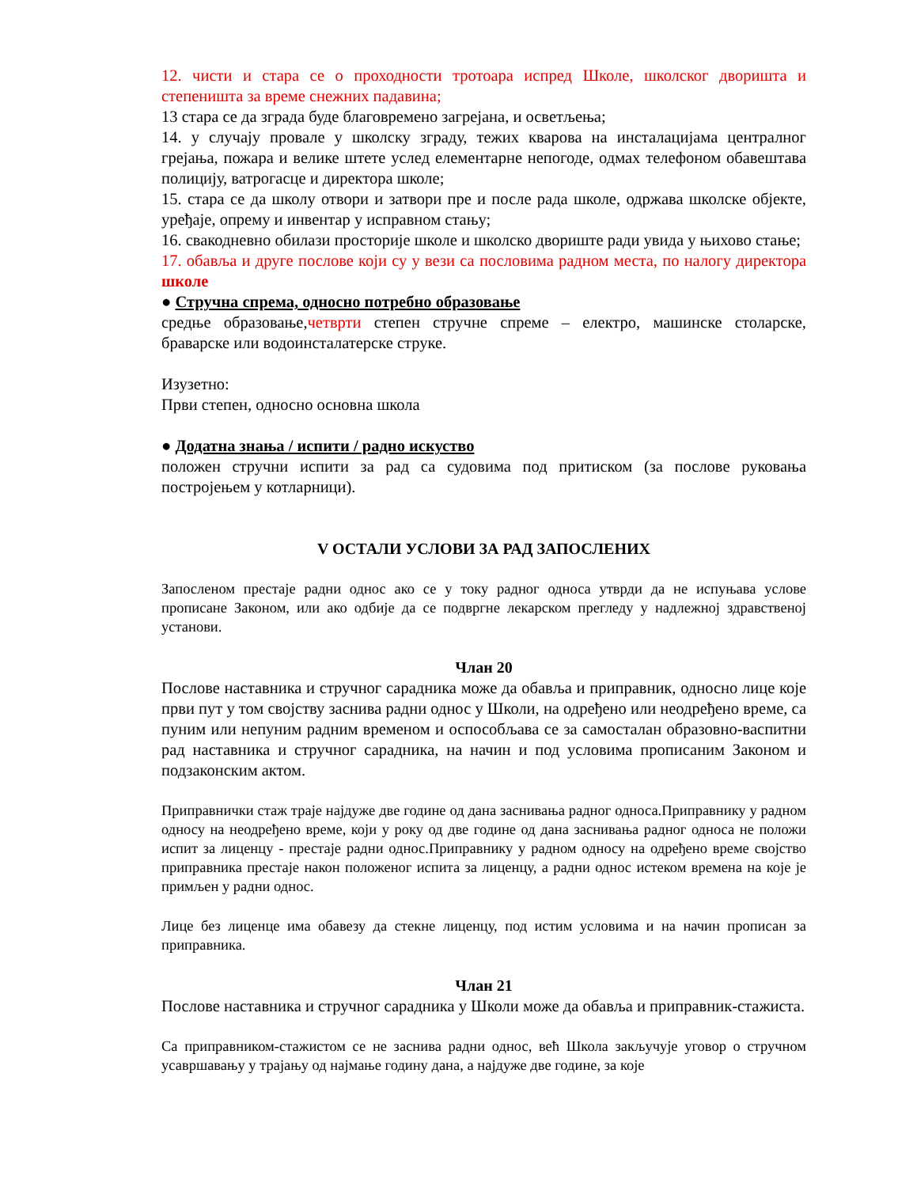12. чисти и стара се о проходности тротоара испред Школе, школског дворишта и степеништа за време снежних падавина;
13 стара се да зграда буде благовремено загрејана, и осветљења;
14. у случају провале у школску зграду, тежих кварова на инсталацијама централног грејања, пожара и велике штете услед елементарне непогоде, одмах телефоном обавештава полицију, ватрогасце и директора школе;
15. стара се да школу отвори и затвори пре и после рада школе, одржава школске објекте, уређаје, опрему и инвентар у исправном стању;
16. свакодневно обилази просторије школе и школско двориште ради увида у њихово стање;
17. обавља и друге послове који су у вези са пословима радном места, по налогу директора школе
● Стручна спрема, односно потребно образовање
средње образовање,четврти степен стручне спреме – електро, машинске столарске, браварске или водоинсталатерске струке.
Изузетно:
Први степен, односно основна школа
● Додатна знања / испити / радно искуство
положен стручни испити за рад са судовима под притиском (за послове руковања постројењем у котларници).
V ОСТАЛИ УСЛОВИ ЗА РАД ЗАПОСЛЕНИХ
Запосленом престаје радни однос ако се у току радног односа утврди да не испуњава услове прописане Законом, или ако одбије да се подвргне лекарском прегледу у надлежној здравственој установи.
Члан 20
Послове наставника и стручног сарадника може да обавља и приправник, односно лице које први пут у том својству заснива радни однос у Школи, на одређено или неодређено време, са пуним или непуним радним временом и оспособљава се за самосталан образовно-васпитни рад наставника и стручног сарадника, на начин и под условима прописаним Законом и подзаконским актом.
Приправнички стаж траје најдуже две године од дана заснивања радног односа.Приправнику у радном односу на неодређено време, који у року од две године од дана заснивања радног односа не положи испит за лиценцу - престаје радни однос.Приправнику у радном односу на одређено време својство приправника престаје након положеног испита за лиценцу, а радни однос истеком времена на које је примљен у радни однос.
Лице без лиценце има обавезу да стекне лиценцу, под истим условима и на начин прописан за приправника.
Члан 21
Послове наставника и стручног сарадника у Школи може да обавља и приправник-стажиста.
Са приправником-стажистом се не заснива радни однос, већ Школа закључује уговор о стручном усавршавању у трајању од најмање годину дана, а најдуже две године, за које